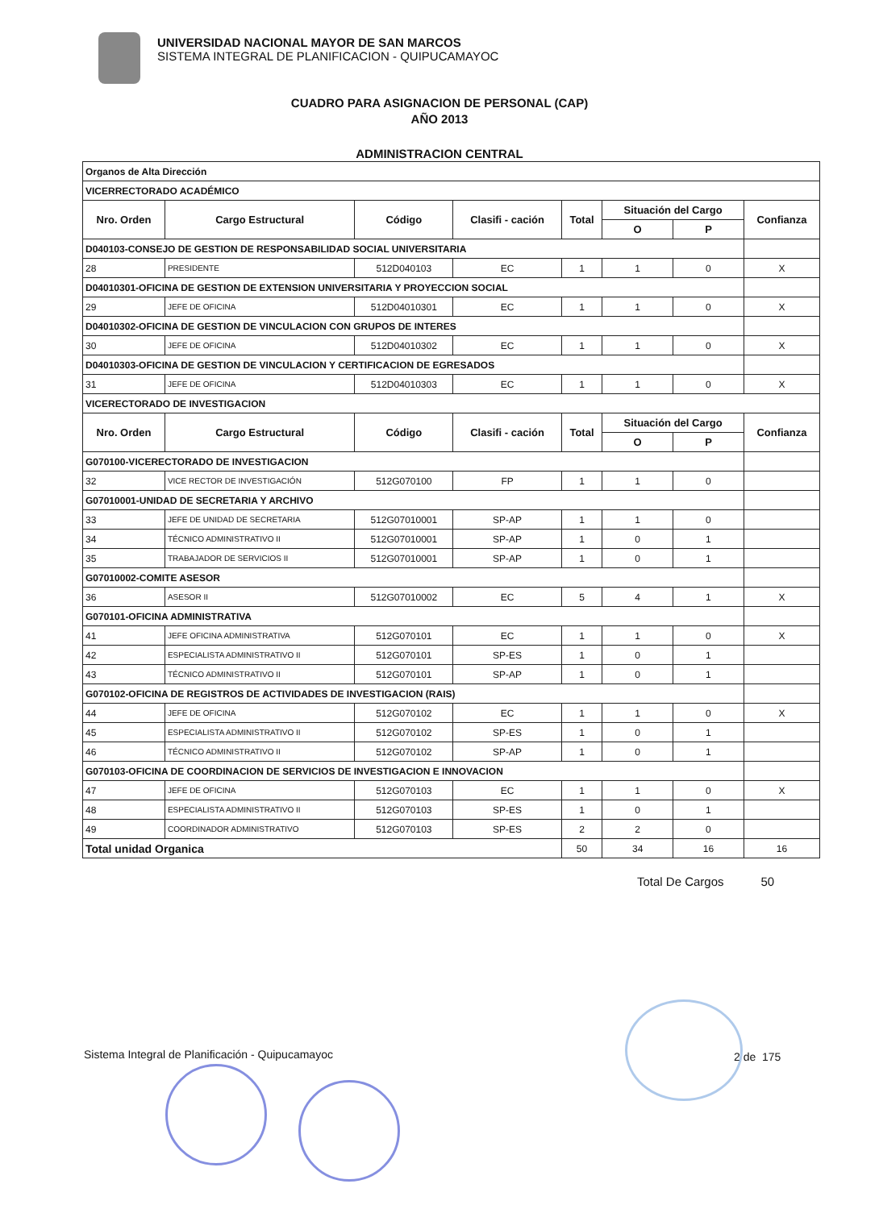UNIVERSIDAD NACIONAL MAYOR DE SAN MARCOS
SISTEMA INTEGRAL DE PLANIFICACION - QUIPUCAMAYOC
CUADRO PARA ASIGNACION DE PERSONAL (CAP)
AÑO 2013
ADMINISTRACION CENTRAL
| Organos de Alta Dirección | | | | | | | |
| VICERRECTORADO ACADÉMICO | | | | | | | |
| Nro. Orden | Cargo Estructural | Código | Clasifi - cación | Total | Situación del Cargo | | Confianza |
| | | | | | O | P | |
| D040103-CONSEJO DE GESTION DE RESPONSABILIDAD SOCIAL UNIVERSITARIA | | | | | | | |
| 28 | PRESIDENTE | 512D040103 | EC | 1 | 1 | 0 | X |
| D04010301-OFICINA DE GESTION DE EXTENSION UNIVERSITARIA Y PROYECCION SOCIAL | | | | | | | |
| 29 | JEFE DE OFICINA | 512D04010301 | EC | 1 | 1 | 0 | X |
| D04010302-OFICINA DE GESTION DE VINCULACION CON GRUPOS DE INTERES | | | | | | | |
| 30 | JEFE DE OFICINA | 512D04010302 | EC | 1 | 1 | 0 | X |
| D04010303-OFICINA DE GESTION DE VINCULACION Y CERTIFICACION DE EGRESADOS | | | | | | | |
| 31 | JEFE DE OFICINA | 512D04010303 | EC | 1 | 1 | 0 | X |
| VICERECTORADO DE INVESTIGACION | | | | | | | |
| Nro. Orden | Cargo Estructural | Código | Clasifi - cación | Total | Situación del Cargo | | Confianza |
| | | | | | O | P | |
| G070100-VICERECTORADO DE INVESTIGACION | | | | | | | |
| 32 | VICE RECTOR DE INVESTIGACIÓN | 512G070100 | FP | 1 | 1 | 0 | |
| G07010001-UNIDAD DE SECRETARIA Y ARCHIVO | | | | | | | |
| 33 | JEFE DE UNIDAD DE SECRETARIA | 512G07010001 | SP-AP | 1 | 1 | 0 | |
| 34 | TÉCNICO ADMINISTRATIVO II | 512G07010001 | SP-AP | 1 | 0 | 1 | |
| 35 | TRABAJADOR DE SERVICIOS II | 512G07010001 | SP-AP | 1 | 0 | 1 | |
| G07010002-COMITE ASESOR | | | | | | | |
| 36 | ASESOR II | 512G07010002 | EC | 5 | 4 | 1 | X |
| G070101-OFICINA ADMINISTRATIVA | | | | | | | |
| 41 | JEFE OFICINA ADMINISTRATIVA | 512G070101 | EC | 1 | 1 | 0 | X |
| 42 | ESPECIALISTA ADMINISTRATIVO II | 512G070101 | SP-ES | 1 | 0 | 1 | |
| 43 | TÉCNICO ADMINISTRATIVO II | 512G070101 | SP-AP | 1 | 0 | 1 | |
| G070102-OFICINA DE REGISTROS DE ACTIVIDADES DE INVESTIGACION (RAIS) | | | | | | | |
| 44 | JEFE DE OFICINA | 512G070102 | EC | 1 | 1 | 0 | X |
| 45 | ESPECIALISTA ADMINISTRATIVO II | 512G070102 | SP-ES | 1 | 0 | 1 | |
| 46 | TÉCNICO ADMINISTRATIVO II | 512G070102 | SP-AP | 1 | 0 | 1 | |
| G070103-OFICINA DE COORDINACION DE SERVICIOS DE INVESTIGACION E INNOVACION | | | | | | | |
| 47 | JEFE DE OFICINA | 512G070103 | EC | 1 | 1 | 0 | X |
| 48 | ESPECIALISTA ADMINISTRATIVO II | 512G070103 | SP-ES | 1 | 0 | 1 | |
| 49 | COORDINADOR ADMINISTRATIVO | 512G070103 | SP-ES | 2 | 2 | 0 | |
| Total unidad Organica | | | | 50 | 34 | 16 | 16 |
Total De Cargos 50
Sistema Integral de Planificación - Quipucamayoc
2 de 175